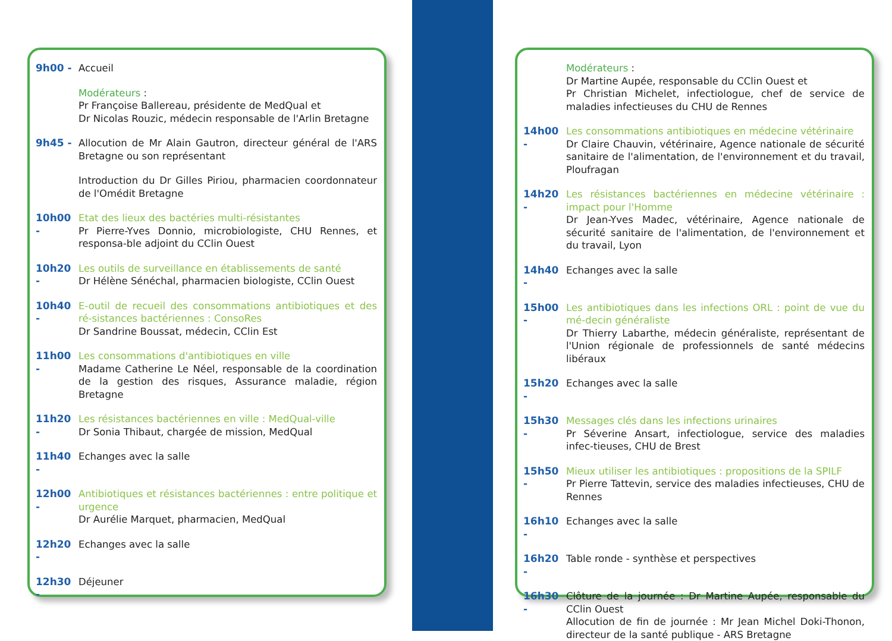9h00 - Accueil
Modérateurs :
Pr Françoise Ballereau, présidente de MedQual et
Dr Nicolas Rouzic, médecin responsable de l'Arlin Bretagne
9h45 - Allocution de Mr Alain Gautron, directeur général de l'ARS Bretagne ou son représentant
Introduction du Dr Gilles Piriou, pharmacien coordonnateur de l'Omédit Bretagne
10h00 - Etat des lieux des bactéries multi-résistantes
Pr Pierre-Yves Donnio, microbiologiste, CHU Rennes, et responsa-ble adjoint du CClin Ouest
10h20 - Les outils de surveillance en établissements de santé
Dr Hélène Sénéchal, pharmacien biologiste, CClin Ouest
10h40 - E-outil de recueil des consommations antibiotiques et des ré-sistances bactériennes : ConsoRes
Dr Sandrine Boussat, médecin, CClin Est
11h00 - Les consommations d'antibiotiques en ville
Madame Catherine Le Néel, responsable de la coordination de la gestion des risques, Assurance maladie, région Bretagne
11h20 - Les résistances bactériennes en ville : MedQual-ville
Dr Sonia Thibaut, chargée de mission, MedQual
11h40 - Echanges avec la salle
12h00 - Antibiotiques et résistances bactériennes : entre politique et urgence
Dr Aurélie Marquet, pharmacien, MedQual
12h20 - Echanges avec la salle
12h30 - Déjeuner
Modérateurs :
Dr Martine Aupée, responsable du CClin Ouest et
Pr Christian Michelet, infectiologue, chef de service de maladies infectieuses du CHU de Rennes
14h00 - Les consommations antibiotiques en médecine vétérinaire
Dr Claire Chauvin, vétérinaire, Agence nationale de sécurité sanitaire de l'alimentation, de l'environnement et du travail, Ploufragan
14h20 - Les résistances bactériennes en médecine vétérinaire : impact pour l'Homme
Dr Jean-Yves Madec, vétérinaire, Agence nationale de sécurité sanitaire de l'alimentation, de l'environnement et du travail, Lyon
14h40 - Echanges avec la salle
15h00 - Les antibiotiques dans les infections ORL : point de vue du mé-decin généraliste
Dr Thierry Labarthe, médecin généraliste, représentant de l'Union régionale de professionnels de santé médecins libéraux
15h20 - Echanges avec la salle
15h30 - Messages clés dans les infections urinaires
Pr Séverine Ansart, infectiologue, service des maladies infec-tieuses, CHU de Brest
15h50 - Mieux utiliser les antibiotiques : propositions de la SPILF
Pr Pierre Tattevin, service des maladies infectieuses, CHU de Rennes
16h10 - Echanges avec la salle
16h20 - Table ronde - synthèse et perspectives
16h30 - Clôture de la journée : Dr Martine Aupée, responsable du CClin Ouest
Allocution de fin de journée : Mr Jean Michel Doki-Thonon, directeur de la santé publique - ARS Bretagne